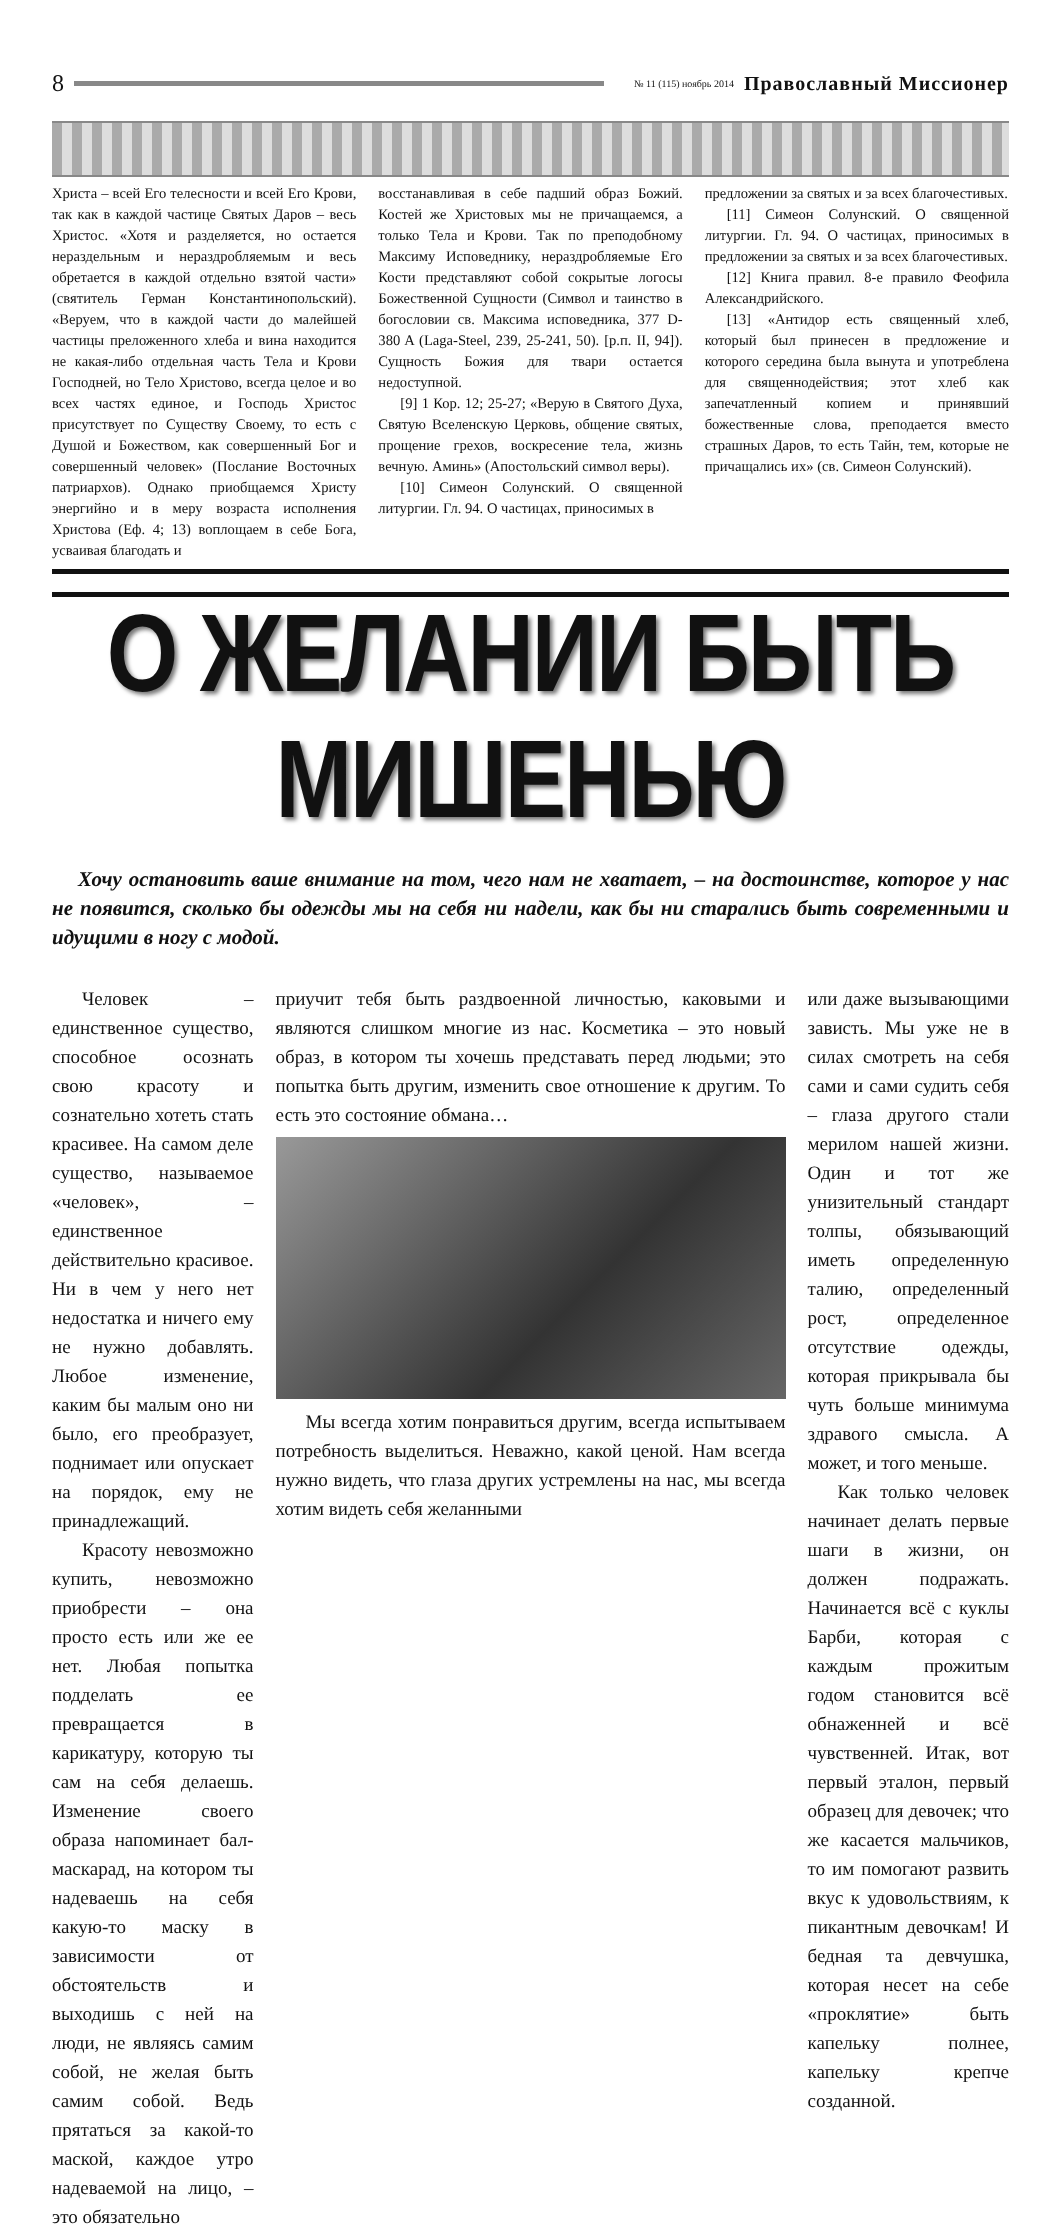8 № 11 (115) ноябрь 2014 Православный Миссионер
Христа – всей Его телесности и всей Его Крови, так как в каждой частице Святых Даров – весь Христос. «Хотя и разделяется, но остается нераздельным и нераздробляемым и весь обретается в каждой отдельно взятой части» (святитель Герман Константинопольский). «Веруем, что в каждой части до малейшей частицы преложенного хлеба и вина находится не какая-либо отдельная часть Тела и Крови Господней, но Тело Христово, всегда целое и во всех частях единое, и Господь Христос присутствует по Существу Своему, то есть с Душой и Божеством, как совершенный Бог и совершенный человек» (Послание Восточных патриархов). Однако приобщаемся Христу энергийно и в меру возраста исполнения Христова (Еф. 4; 13) воплощаем в себе Бога, усваивая благодать и
восстанавливая в себе падший образ Божий. Костей же Христовых мы не причащаемся, а только Тела и Крови. Так по преподобному Максиму Исповеднику, нераздробляемые Его Кости представляют собой сокрытые логосы Божественной Сущности (Символ и таинство в богословии св. Максима исповедника, 377 D-380 A (Laga-Steel, 239, 25-241, 50). [р.п. II, 94]). Сущность Божия для твари остается недоступной.
[9] 1 Кор. 12; 25-27; «Верую в Святого Духа, Святую Вселенскую Церковь, общение святых, прощение грехов, воскресение тела, жизнь вечную. Аминь» (Апостольский символ веры).
[10] Симеон Солунский. О священной литургии. Гл. 94. О частицах, приносимых в
предложении за святых и за всех благочестивых.
[11] Симеон Солунский. О священной литургии. Гл. 94. О частицах, приносимых в предложении за святых и за всех благочестивых.
[12] Книга правил. 8-е правило Феофила Александрийского.
[13] «Антидор есть священный хлеб, который был принесен в предложение и которого середина была вынута и употреблена для священнодействия; этот хлеб как запечатленный копием и принявший божественные слова, преподается вместо страшных Даров, то есть Тайн, тем, которые не причащались их» (св. Симеон Солунский).
О ЖЕЛАНИИ БЫТЬ МИШЕНЬЮ
Хочу остановить ваше внимание на том, чего нам не хватает, – на достоинстве, которое у нас не появится, сколько бы одежды мы на себя ни надели, как бы ни старались быть современными и идущими в ногу с модой.
Человек – единственное существо, способное осознать свою красоту и сознательно хотеть стать красивее. На самом деле существо, называемое «человек», – единственное действительно красивое. Ни в чем у него нет недостатка и ничего ему не нужно добавлять. Любое изменение, каким бы малым оно ни было, его преобразует, поднимает или опускает на порядок, ему не принадлежащий.
Красоту невозможно купить, невозможно приобрести – она просто есть или же ее нет. Любая попытка подделать ее превращается в карикатуру, которую ты сам на себя делаешь. Изменение своего образа напоминает бал-маскарад, на котором ты надеваешь на себя какую-то маску в зависимости от обстоятельств и выходишь с ней на люди, не являясь самим собой, не желая быть самим собой. Ведь прятаться за какой-то маской, каждое утро надеваемой на лицо, – это обязательно
приучит тебя быть раздвоенной личностью, каковыми и являются слишком многие из нас. Косметика – это новый образ, в котором ты хочешь представать перед людьми; это попытка быть другим, изменить свое отношение к другим. То есть это состояние обмана…
Мы всегда хотим понравиться другим, всегда испытываем потребность выделиться. Неважно, какой ценой. Нам всегда нужно видеть, что глаза других устремлены на нас, мы всегда хотим видеть себя желанными
или даже вызывающими зависть. Мы уже не в силах смотреть на себя сами и сами судить себя – глаза другого стали мерилом нашей жизни. Один и тот же унизительный стандарт толпы, обязывающий иметь определенную талию, определенный рост, определенное отсутствие одежды, которая прикрывала бы чуть больше минимума здравого смысла. А может, и того меньше.
Как только человек начинает делать первые шаги в жизни, он должен подражать. Начинается всё с куклы Барби, которая с каждым прожитым годом становится всё обнаженней и всё чувственней. Итак, вот первый эталон, первый образец для девочек; что же касается мальчиков, то им помогают развить вкус к удовольствиям, к пикантным девочкам! И бедная та девчушка, которая несет на себе «проклятие» быть капельку полнее, капельку крепче созданной.